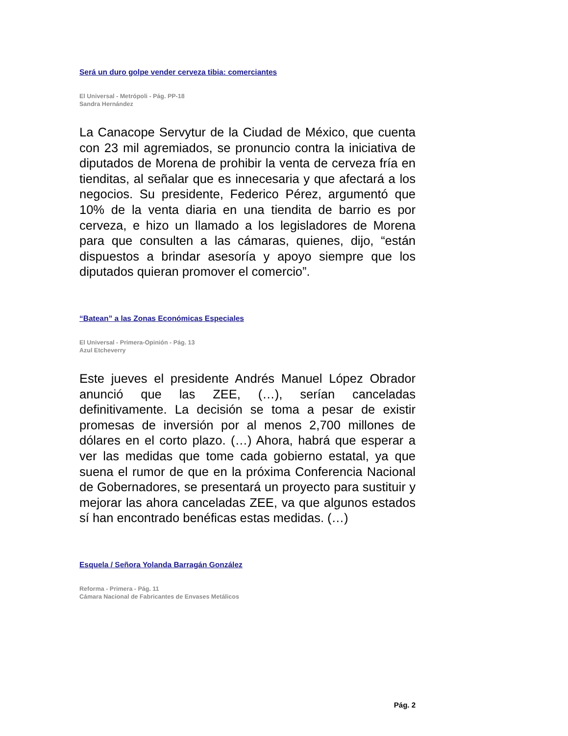Será un duro golpe vender cerveza tibia: comerciantes
El Universal - Metrópoli - Pág. PP-18
Sandra Hernández
La Canacope Servytur de la Ciudad de México, que cuenta con 23 mil agremiados, se pronuncio contra la iniciativa de diputados de Morena de prohibir la venta de cerveza fría en tienditas, al señalar que es innecesaria y que afectará a los negocios. Su presidente, Federico Pérez, argumentó que 10% de la venta diaria en una tiendita de barrio es por cerveza, e hizo un llamado a los legisladores de Morena para que consulten a las cámaras, quienes, dijo, “están dispuestos a brindar asesoría y apoyo siempre que los diputados quieran promover el comercio”.
“Batean” a las Zonas Económicas Especiales
El Universal - Primera-Opinión - Pág. 13
Azul Etcheverry
Este jueves el presidente Andrés Manuel López Obrador anunció que las ZEE, (…), serían canceladas definitivamente. La decisión se toma a pesar de existir promesas de inversión por al menos 2,700 millones de dólares en el corto plazo. (…) Ahora, habrá que esperar a ver las medidas que tome cada gobierno estatal, ya que suena el rumor de que en la próxima Conferencia Nacional de Gobernadores, se presentará un proyecto para sustituir y mejorar las ahora canceladas ZEE, va que algunos estados sí han encontrado benéficas estas medidas. (…)
Esquela / Señora Yolanda Barragán González
Reforma - Primera - Pág. 11
Cámara Nacional de Fabricantes de Envases Metálicos
Pág. 2